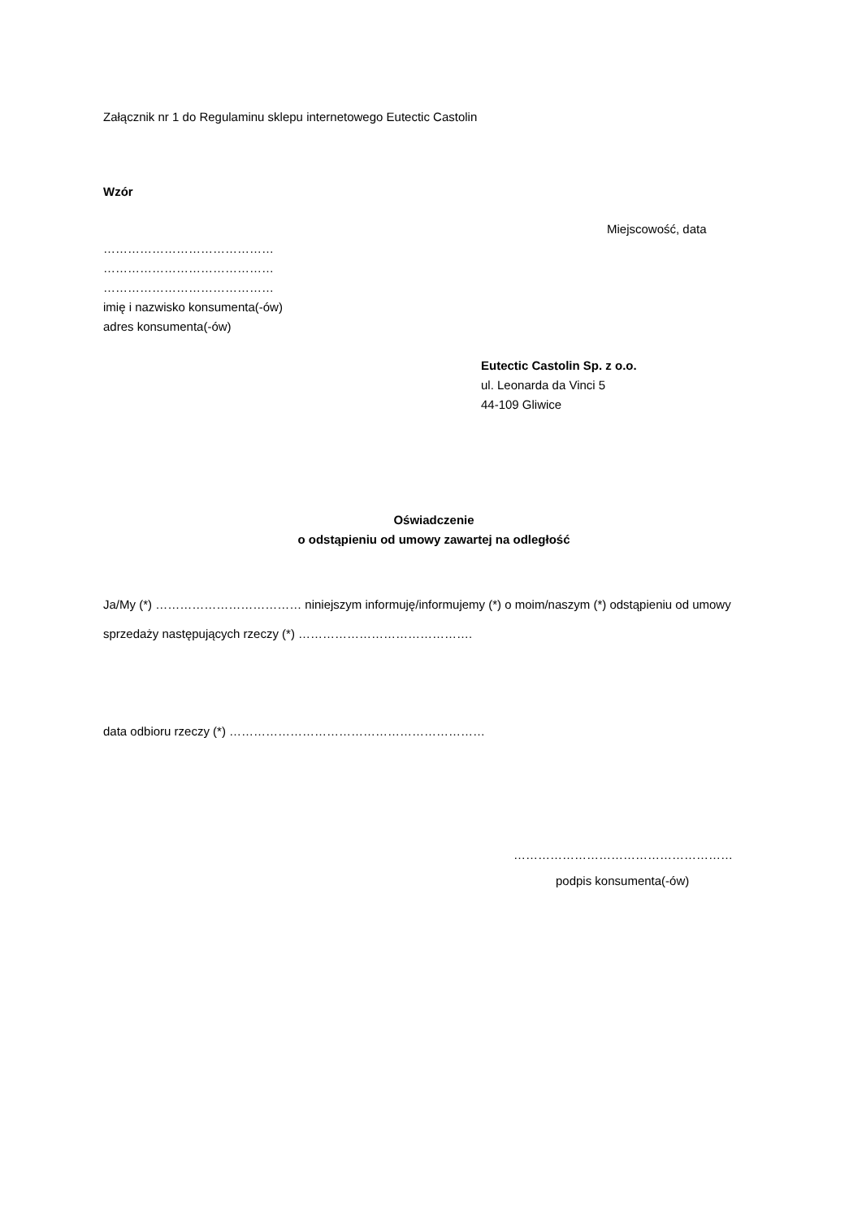Załącznik nr 1 do Regulaminu sklepu internetowego Eutectic Castolin
Wzór
Miejscowość, data
……………………………………
……………………………………
……………………………………
imię i nazwisko konsumenta(-ów)
adres konsumenta(-ów)
Eutectic Castolin Sp. z o.o.
ul. Leonarda da Vinci 5
44-109 Gliwice
Oświadczenie
o odstąpieniu od umowy zawartej na odległość
Ja/My (*) ……………………………… niniejszym informuję/informujemy (*) o moim/naszym (*) odstąpieniu od umowy sprzedaży następujących rzeczy (*) …………………………………….
data odbioru rzeczy (*) ………………………………………………………
………………………………………………
podpis konsumenta(-ów)